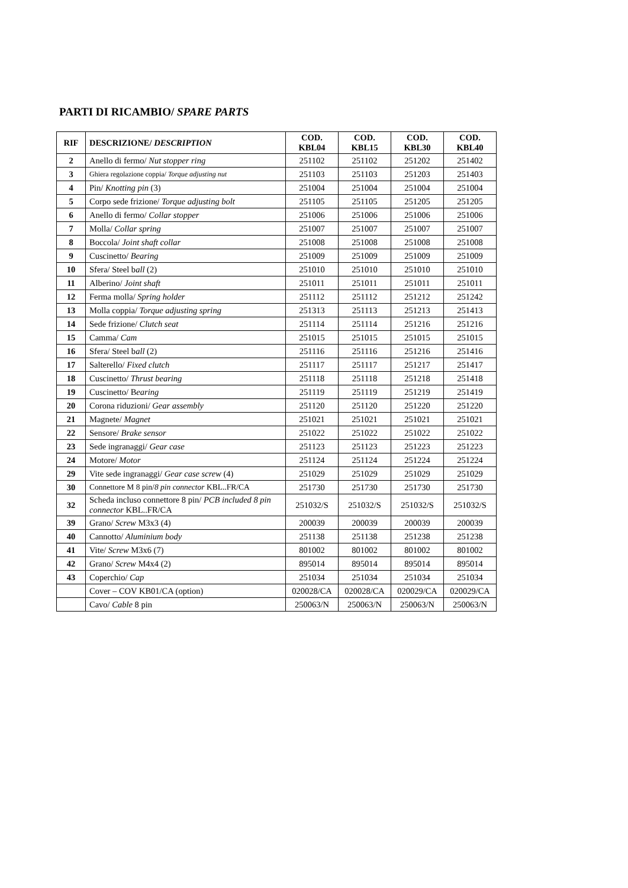PARTI DI RICAMBIO/ SPARE PARTS
| RIF | DESCRIZIONE/ DESCRIPTION | COD. KBL04 | COD. KBL15 | COD. KBL30 | COD. KBL40 |
| --- | --- | --- | --- | --- | --- |
| 2 | Anello di fermo/ Nut stopper ring | 251102 | 251102 | 251202 | 251402 |
| 3 | Ghiera regolazione coppia/ Torque adjusting nut | 251103 | 251103 | 251203 | 251403 |
| 4 | Pin/ Knotting pin (3) | 251004 | 251004 | 251004 | 251004 |
| 5 | Corpo sede frizione/ Torque adjusting bolt | 251105 | 251105 | 251205 | 251205 |
| 6 | Anello di fermo/ Collar stopper | 251006 | 251006 | 251006 | 251006 |
| 7 | Molla/ Collar spring | 251007 | 251007 | 251007 | 251007 |
| 8 | Boccola/ Joint shaft collar | 251008 | 251008 | 251008 | 251008 |
| 9 | Cuscinetto/ Bearing | 251009 | 251009 | 251009 | 251009 |
| 10 | Sfera/ Steel b all (2) | 251010 | 251010 | 251010 | 251010 |
| 11 | Alberino/ Joint shaft | 251011 | 251011 | 251011 | 251011 |
| 12 | Ferma molla/ Spring holder | 251112 | 251112 | 251212 | 251242 |
| 13 | Molla coppia/ Torque adjusting spring | 251313 | 251113 | 251213 | 251413 |
| 14 | Sede frizione/ Clutch seat | 251114 | 251114 | 251216 | 251216 |
| 15 | Camma/ Cam | 251015 | 251015 | 251015 | 251015 |
| 16 | Sfera/ Steel b all (2) | 251116 | 251116 | 251216 | 251416 |
| 17 | Salterello/ Fixed clutch | 251117 | 251117 | 251217 | 251417 |
| 18 | Cuscinetto/ Thrust bearing | 251118 | 251118 | 251218 | 251418 |
| 19 | Cuscinetto/ B earing | 251119 | 251119 | 251219 | 251419 |
| 20 | Corona riduzioni/ Gear assembly | 251120 | 251120 | 251220 | 251220 |
| 21 | Magnete/ Magnet | 251021 | 251021 | 251021 | 251021 |
| 22 | Sensore/ Brake sensor | 251022 | 251022 | 251022 | 251022 |
| 23 | Sede ingranaggi/ Gear case | 251123 | 251123 | 251223 | 251223 |
| 24 | Motore/ Motor | 251124 | 251124 | 251224 | 251224 |
| 29 | Vite sede ingranaggi/ Gear case screw (4) | 251029 | 251029 | 251029 | 251029 |
| 30 | Connettore M 8 pin/ 8 pin connector KBL..FR/CA | 251730 | 251730 | 251730 | 251730 |
| 32 | Scheda incluso connettore 8 pin/ PCB included 8 pin connector KBL..FR/CA | 251032/S | 251032/S | 251032/S | 251032/S |
| 39 | Grano/ Screw M3x3 (4) | 200039 | 200039 | 200039 | 200039 |
| 40 | Cannotto/ Aluminium body | 251138 | 251138 | 251238 | 251238 |
| 41 | Vite/ Screw M3x6 (7) | 801002 | 801002 | 801002 | 801002 |
| 42 | Grano/ Screw M4x4 (2) | 895014 | 895014 | 895014 | 895014 |
| 43 | Coperchio/ Cap | 251034 | 251034 | 251034 | 251034 |
| | Cover – COV KB01/CA (option) | 020028/CA | 020028/CA | 020029/CA | 020029/CA |
| | Cavo/ Cable 8 pin | 250063/N | 250063/N | 250063/N | 250063/N |